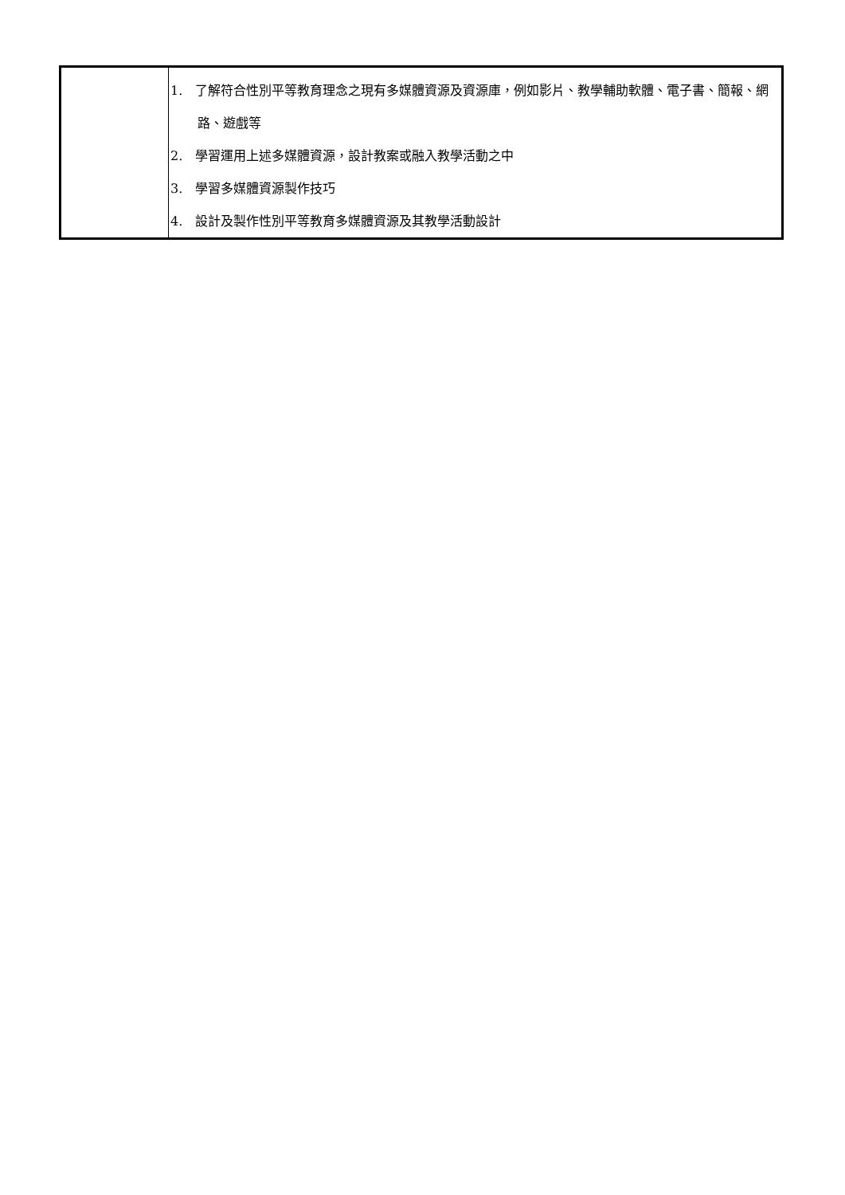| | 1. 了解符合性別平等教育理念之現有多媒體資源及資源庫，例如影片、教學輔助軟體、電子書、簡報、網路、遊戲等 2. 學習運用上述多媒體資源，設計教案或融入教學活動之中 3. 學習多媒體資源製作技巧 4. 設計及製作性別平等教育多媒體資源及其教學活動設計 |